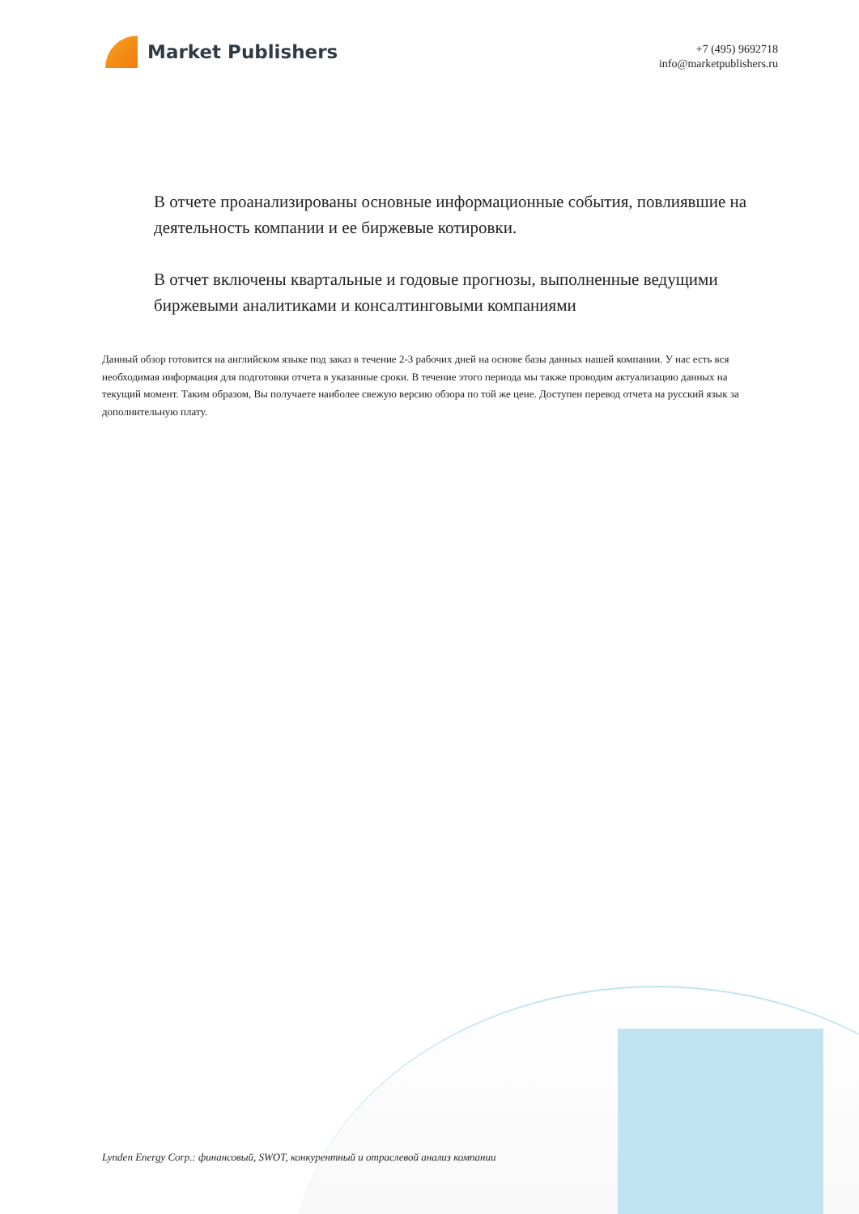Market Publishers
+7 (495) 9692718
info@marketpublishers.ru
В отчете проанализированы основные информационные события, повлиявшие на деятельность компании и ее биржевые котировки.
В отчет включены квартальные и годовые прогнозы, выполненные ведущими биржевыми аналитиками и консалтинговыми компаниями
Данный обзор готовится на английском языке под заказ в течение 2-3 рабочих дней на основе базы данных нашей компании. У нас есть вся необходимая информация для подготовки отчета в указанные сроки. В течение этого периода мы также проводим актуализацию данных на текущий момент. Таким образом, Вы получаете наиболее свежую версию обзора по той же цене. Доступен перевод отчета на русский язык за дополнительную плату.
Lynden Energy Corp.: финансовый, SWOT, конкурентный и отраслевой анализ компании